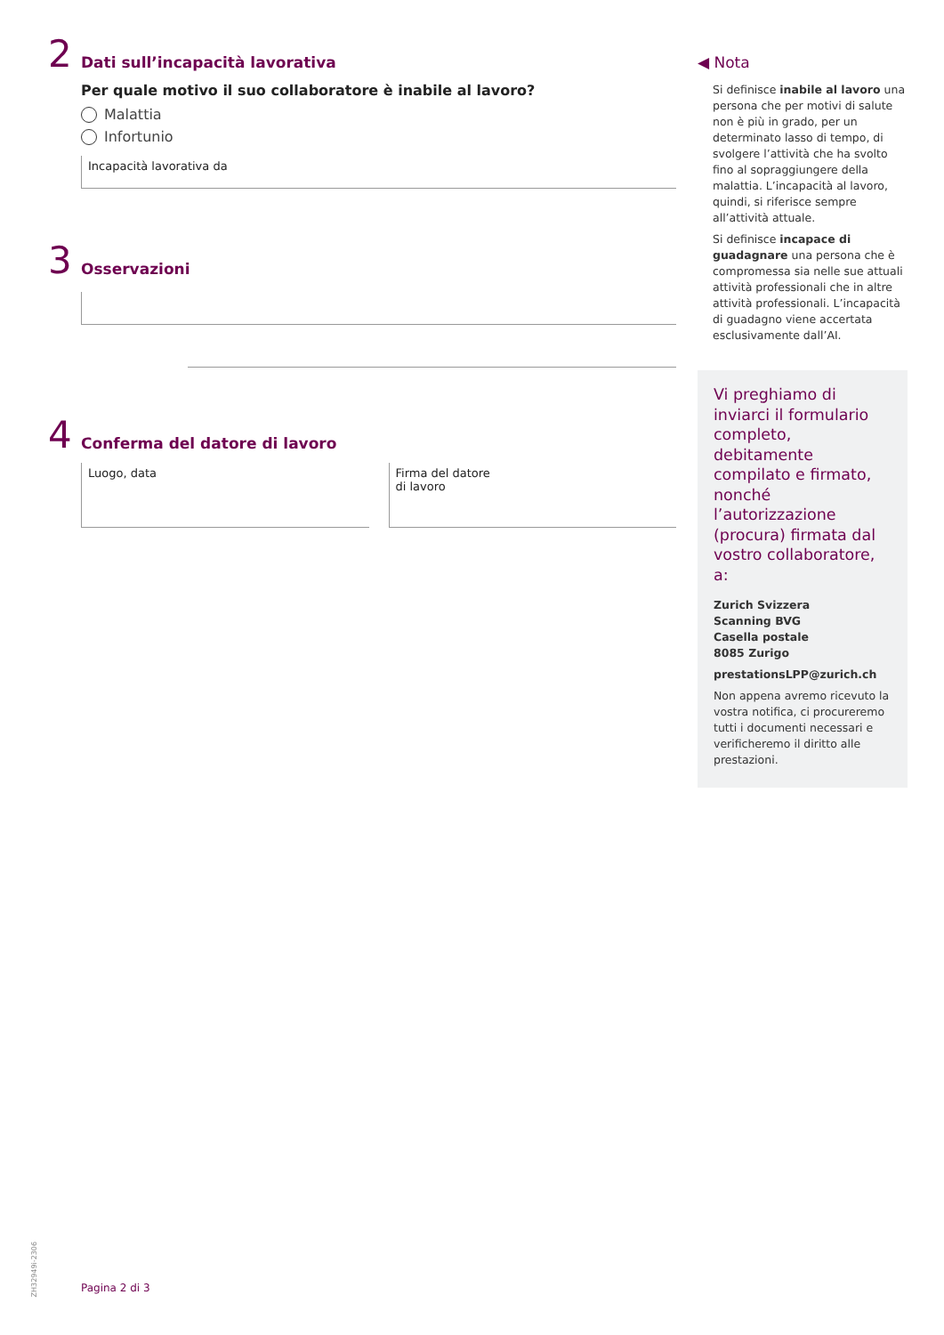2
Dati sull’incapacità lavorativa
Per quale motivo il suo collaboratore è inabile al lavoro?
Malattia
Infortunio
Incapacità lavorativa da
3
Osservazioni
4
Conferma del datore di lavoro
Luogo, data Firma del datore
di lavoro
◀ Nota
Si definisce inabile al lavoro una persona che per motivi di salute non è più in grado, per un determinato lasso di tempo, di svolgere l’attività che ha svolto fino al sopraggiungere della malattia. L’incapacità al lavoro, quindi, si riferisce sempre all’attività attuale.
Si definisce incapace di guadagnare una persona che è compromessa sia nelle sue attuali attività professionali che in altre attività professionali. L’incapacità di guadagno viene accertata esclusivamente dall’AI.
Vi preghiamo di inviarci il formulario completo, debitamente compilato e firmato, nonché l’autorizzazione (procura) firmata dal vostro collaboratore, a:
Zurich Svizzera
Scanning BVG
Casella postale
8085 Zurigo
prestationsLPP@zurich.ch
Non appena avremo ricevuto la vostra notifica, ci procureremo tutti i documenti necessari e verificheremo il diritto alle prestazioni.
ZH32949i-2306
Pagina 2 di 3